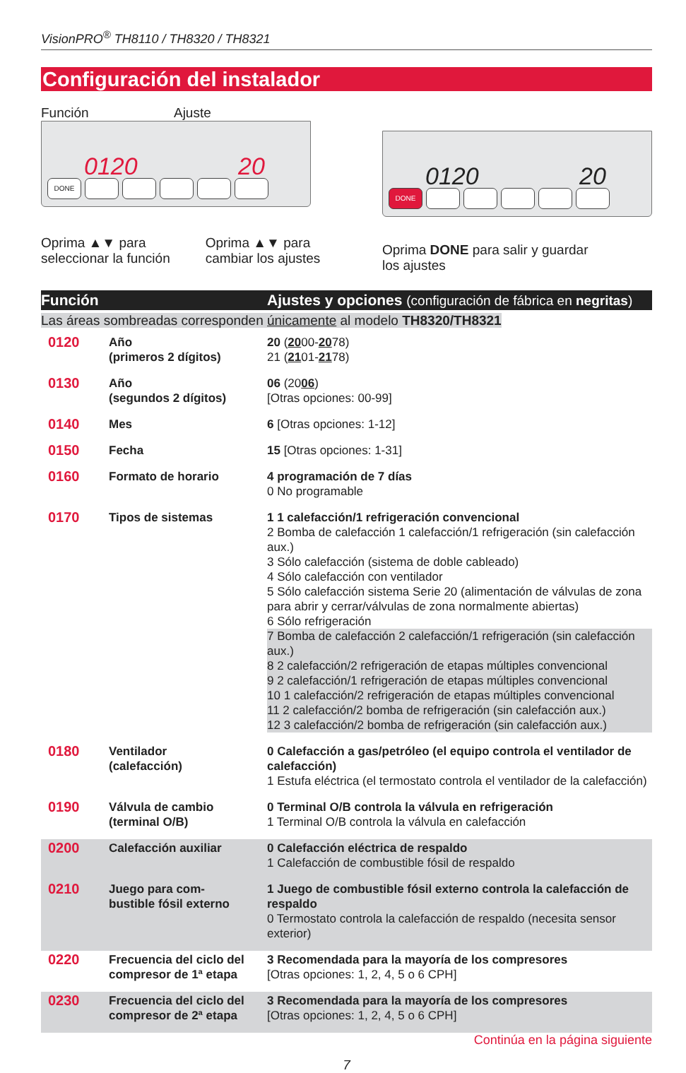VisionPRO<sup>®</sup> TH8110 / TH8320 / TH8321
Configuración del instalador
Función Ajuste
0120 20
DONE
Oprima ▲▼ para
seleccionar la función
Oprima ▲▼ para
cambiar los ajustes
0120 20
DONE
Oprima DONE para salir y guardar
los ajustes
| Función | | Ajustes y opciones (configuración de fábrica en negritas ) |
| --- | --- | --- |
| Las áreas sombreadas corresponden únicamente al modelo TH8320/TH8321 | | |
| 0120 | Año (primeros 2 dígitos) | 20 ( 20 00- 20 78) 21 ( 21 01- 21 78) |
| 0130 | Año (segundos 2 dígitos) | 06 (20 06 ) [Otras opciones: 00-99] |
| 0140 | Mes | 6 [Otras opciones: 1-12] |
| 0150 | Fecha | 15 [Otras opciones: 1-31] |
| 0160 | Formato de horario | 4 programación de 7 días 0 No programable |
| 0170 | Tipos de sistemas | 1 1 calefacción/1 refrigeración convencional 2 Bomba de calefacción 1 calefacción/1 refrigeración (sin calefacción aux.) 3 Sólo calefacción (sistema de doble cableado) 4 Sólo calefacción con ventilador 5 Sólo calefacción sistema Serie 20 (alimentación de válvulas de zona para abrir y cerrar/válvulas de zona normalmente abiertas) 6 Sólo refrigeración 7 Bomba de calefacción 2 calefacción/1 refrigeración (sin calefacción aux.) 8 2 calefacción/2 refrigeración de etapas múltiples convencional 9 2 calefacción/1 refrigeración de etapas múltiples convencional 10 1 calefacción/2 refrigeración de etapas múltiples convencional 11 2 calefacción/2 bomba de refrigeración (sin calefacción aux.) 12 3 calefacción/2 bomba de refrigeración (sin calefacción aux.) |
| 0180 | Ventilador (calefacción) | 0 Calefacción a gas/petróleo (el equipo controla el ventilador de calefacción) 1 Estufa eléctrica (el termostato controla el ventilador de la calefacción) |
| 0190 | Válvula de cambio (terminal O/B) | 0 Terminal O/B controla la válvula en refrigeración 1 Terminal O/B controla la válvula en calefacción |
| 0200 | Calefacción auxiliar | 0 Calefacción eléctrica de respaldo 1 Calefacción de combustible fósil de respaldo |
| 0210 | Juego para com- bustible fósil externo | 1 Juego de combustible fósil externo controla la calefacción de respaldo 0 Termostato controla la calefacción de respaldo (necesita sensor exterior) |
| 0220 | Frecuencia del ciclo del compresor de 1ª etapa | 3 Recomendada para la mayoría de los compresores [Otras opciones: 1, 2, 4, 5 o 6 CPH] |
| 0230 | Frecuencia del ciclo del compresor de 2ª etapa | 3 Recomendada para la mayoría de los compresores [Otras opciones: 1, 2, 4, 5 o 6 CPH] |
Continúa en la página siguiente
7